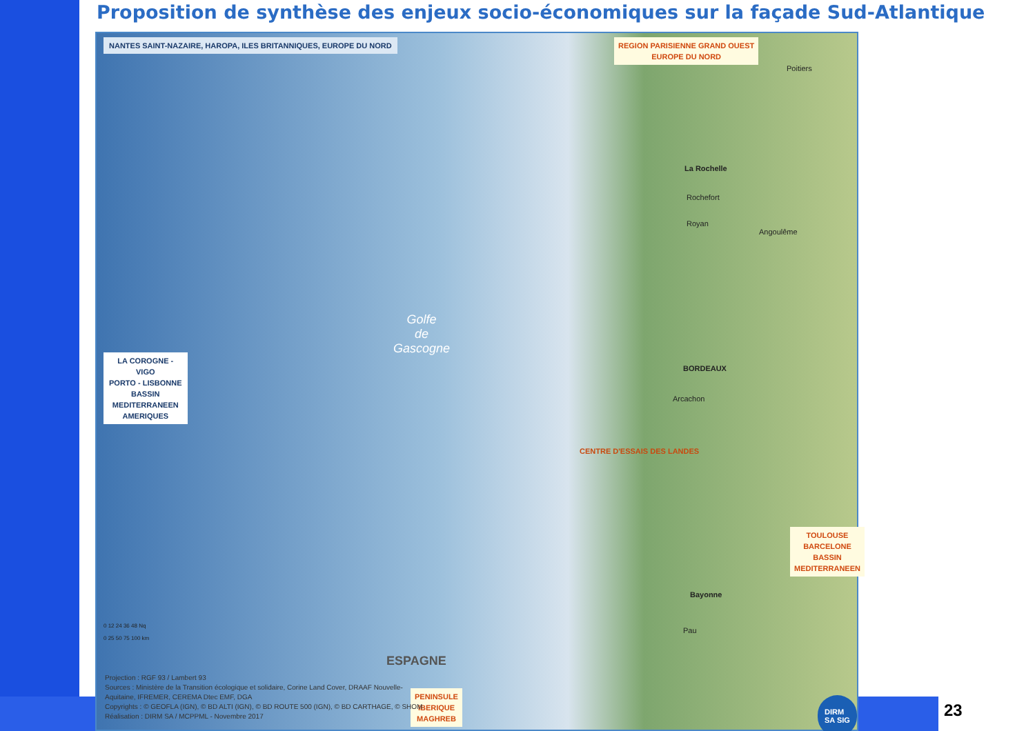Proposition de synthèse des enjeux socio-économiques sur la façade Sud-Atlantique
NANTES SAINT-NAZAIRE, HAROPA, ILES BRITANNIQUES, EUROPE DU NORD
REGION PARISIENNE GRAND OUEST
EUROPE DU NORD
LA COROGNE -
VIGO
PORTO - LISBONNE
BASSIN
MEDITERRANEEN
AMERIQUES
Golfe
de
Gascogne
CENTRE D'ESSAIS DES LANDES
La Rochelle
Rochefort
Royan
BORDEAUX
Arcachon
Bayonne
Pau
Poitiers
Angoulême
TOULOUSE
BARCELONE
BASSIN
MEDITERRANEEN
PENINSULE
IBERIQUE
MAGHREB
ESPAGNE
0 12 24 36 48 Nq
0 25 50 75 100 km
Projection : RGF 93 / Lambert 93
Sources : Ministère de la Transition écologique et solidaire, Corine Land Cover, DRAAF Nouvelle-
Aquitaine, IFREMER, CEREMA Dtec EMF, DGA
Copyrights : © GEOFLA (IGN), © BD ALTI (IGN), © BD ROUTE 500 (IGN), © BD CARTHAGE, © SHOM
Réalisation : DIRM SA / MCPPML - Novembre 2017
DIRM SA SIG
23